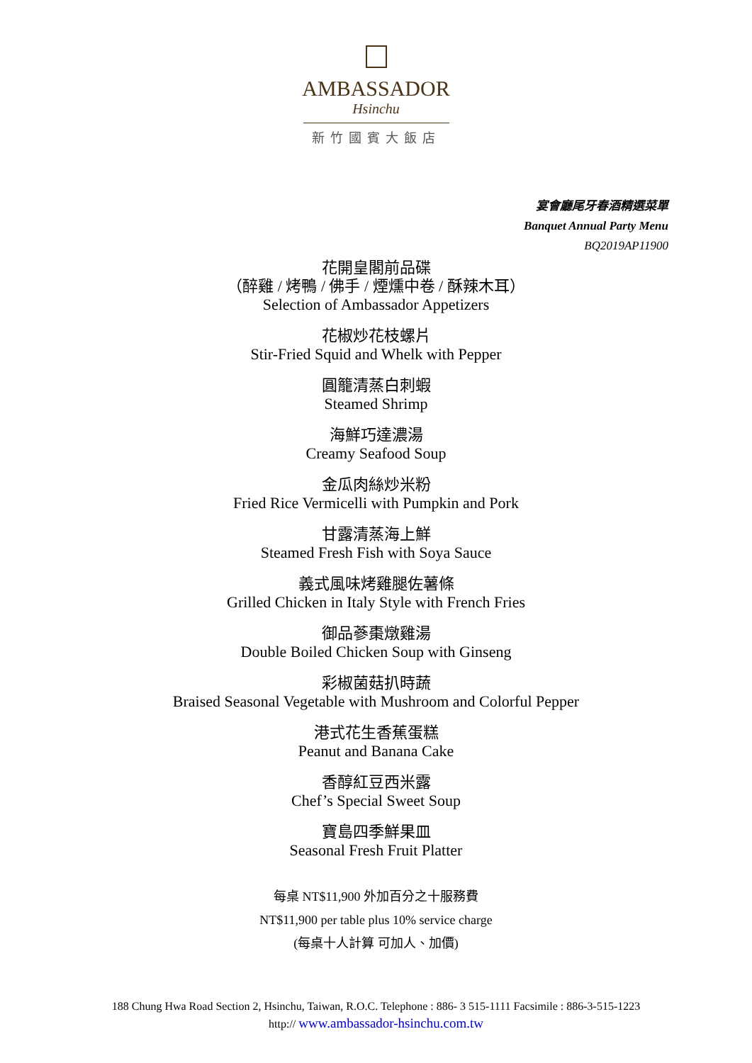AMBASSADOR
Hsinchu
新竹國賓大飯店
宴會廳尾牙春酒精選菜單
Banquet Annual Party Menu
BQ2019AP11900
花開皇閣前品碟
（醉雞 / 烤鴨 / 佛手 / 煙燻中卷 / 酥辣木耳）
Selection of Ambassador Appetizers
花椒炒花枝螺片
Stir-Fried Squid and Whelk with Pepper
圓籠清蒸白刺蝦
Steamed Shrimp
海鮮巧達濃湯
Creamy Seafood Soup
金瓜肉絲炒米粉
Fried Rice Vermicelli with Pumpkin and Pork
甘露清蒸海上鮮
Steamed Fresh Fish with Soya Sauce
義式風味烤雞腿佐薯條
Grilled Chicken in Italy Style with French Fries
御品蔘棗燉雞湯
Double Boiled Chicken Soup with Ginseng
彩椒菌菇扒時蔬
Braised Seasonal Vegetable with Mushroom and Colorful Pepper
港式花生香蕉蛋糕
Peanut and Banana Cake
香醇紅豆西米露
Chef’s Special Sweet Soup
寶島四季鮮果皿
Seasonal Fresh Fruit Platter
每桌 NT$11,900 外加百分之十服務費
NT$11,900 per table plus 10% service charge
(每桌十人計算 可加人、加價)
188 Chung Hwa Road Section 2, Hsinchu, Taiwan, R.O.C. Telephone : 886- 3 515-1111 Facsimile : 886-3-515-1223
http:// www.ambassador-hsinchu.com.tw